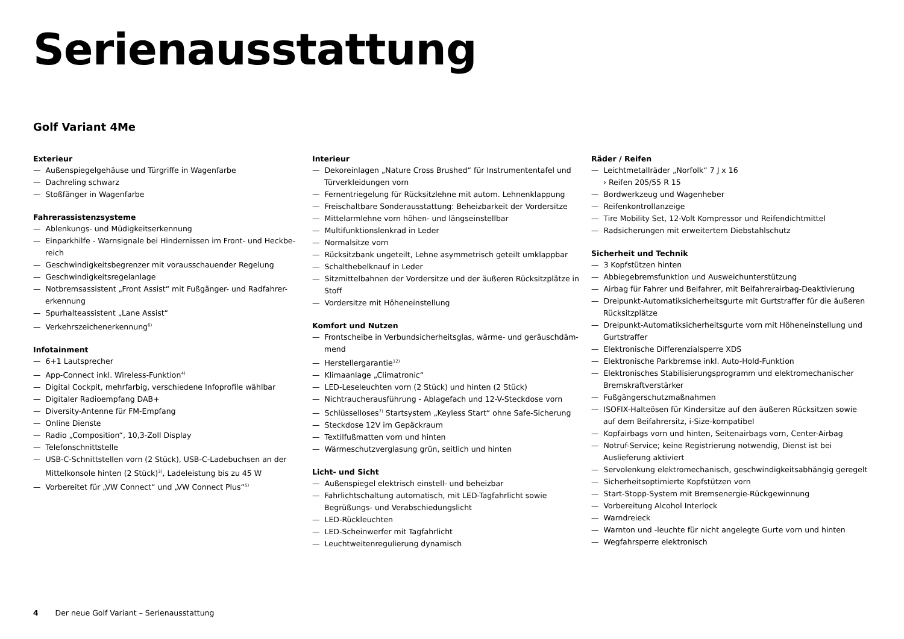Serienausstattung
Golf Variant 4Me
Exterieur
— Außenspiegelgehäuse und Türgriffe in Wagenfarbe
— Dachreling schwarz
— Stoßfänger in Wagenfarbe
Fahrerassistenzsysteme
— Ablenkungs- und Müdigkeitserkennung
— Einparkhilfe - Warnsignale bei Hindernissen im Front- und Heckbe-reich
— Geschwindigkeitsbegrenzer mit vorausschauender Regelung
— Geschwindigkeitsregelanlage
— Notbremsassistent „Front Assist“ mit Fußgänger- und Radfahrer-erkennung
— Spurhalteassistent „Lane Assist“
— Verkehrszeichenerkennung<sup>6)</sup>
Infotainment
— 6+1 Lautsprecher
— App-Connect inkl. Wireless-Funktion<sup>4)</sup>
— Digital Cockpit, mehrfarbig, verschiedene Infoprofile wählbar
— Digitaler Radioempfang DAB+
— Diversity-Antenne für FM-Empfang
— Online Dienste
— Radio „Composition“, 10,3-Zoll Display
— Telefonschnittstelle
— USB-C-Schnittstellen vorn (2 Stück), USB-C-Ladebuchsen an der Mittelkonsole hinten (2 Stück)<sup>3)</sup>, Ladeleistung bis zu 45 W
— Vorbereitet für „VW Connect“ und „VW Connect Plus“<sup>5)</sup>
Interieur
— Dekoreinlagen „Nature Cross Brushed“ für Instrumententafel und Türverkleidungen vorn
— Fernentriegelung für Rücksitzlehne mit autom. Lehnenklappung
— Freischaltbare Sonderausstattung: Beheizbarkeit der Vordersitze
— Mittelarmlehne vorn höhen- und längseinstellbar
— Multifunktionslenkrad in Leder
— Normalsitze vorn
— Rücksitzbank ungeteilt, Lehne asymmetrisch geteilt umklappbar
— Schalthebelknauf in Leder
— Sitzmittelbahnen der Vordersitze und der äußeren Rücksitzplätze in Stoff
— Vordersitze mit Höheneinstellung
Komfort und Nutzen
— Frontscheibe in Verbundsicherheitsglas, wärme- und geräuschdäm-mend
— Herstellergarantie<sup>12)</sup>
— Klimaanlage „Climatronic“
— LED-Leseleuchten vorn (2 Stück) und hinten (2 Stück)
— Nichtraucherausführung - Ablagefach und 12-V-Steckdose vorn
— Schlüsselloses<sup>7)</sup> Startsystem „Keyless Start“ ohne Safe-Sicherung
— Steckdose 12V im Gepäckraum
— Textilfußmatten vorn und hinten
— Wärmeschutzverglasung grün, seitlich und hinten
Licht- und Sicht
— Außenspiegel elektrisch einstell- und beheizbar
— Fahrlichtschaltung automatisch, mit LED-Tagfahrlicht sowie Begrüßungs- und Verabschiedungslicht
— LED-Rückleuchten
— LED-Scheinwerfer mit Tagfahrlicht
— Leuchtweitenregulierung dynamisch
Räder / Reifen
— Leichtmetallräder „Norfolk“ 7 J x 16
› Reifen 205/55 R 15
— Bordwerkzeug und Wagenheber
— Reifenkontrollanzeige
— Tire Mobility Set, 12-Volt Kompressor und Reifendichtmittel
— Radsicherungen mit erweitertem Diebstahlschutz
Sicherheit und Technik
— 3 Kopfstützen hinten
— Abbiegebremsfunktion und Ausweichunterstützung
— Airbag für Fahrer und Beifahrer, mit Beifahrerairbag-Deaktivierung
— Dreipunkt-Automatiksicherheitsgurte mit Gurtstraffer für die äußeren Rücksitzplätze
— Dreipunkt-Automatiksicherheitsgurte vorn mit Höheneinstellung und Gurtstraffer
— Elektronische Differenzialsperre XDS
— Elektronische Parkbremse inkl. Auto-Hold-Funktion
— Elektronisches Stabilisierungsprogramm und elektromechanischer Bremskraftverstärker
— Fußgängerschutzmaßnahmen
— ISOFIX-Halteösen für Kindersitze auf den äußeren Rücksitzen sowie auf dem Beifahrersitz, i-Size-kompatibel
— Kopfairbags vorn und hinten, Seitenairbags vorn, Center-Airbag
— Notruf-Service; keine Registrierung notwendig, Dienst ist bei Auslieferung aktiviert
— Servolenkung elektromechanisch, geschwindigkeitsabhängig geregelt
— Sicherheitsoptimierte Kopfstützen vorn
— Start-Stopp-System mit Bremsenergie-Rückgewinnung
— Vorbereitung Alcohol Interlock
— Warndreieck
— Warnton und -leuchte für nicht angelegte Gurte vorn und hinten
— Wegfahrsperre elektronisch
4 Der neue Golf Variant – Serienausstattung